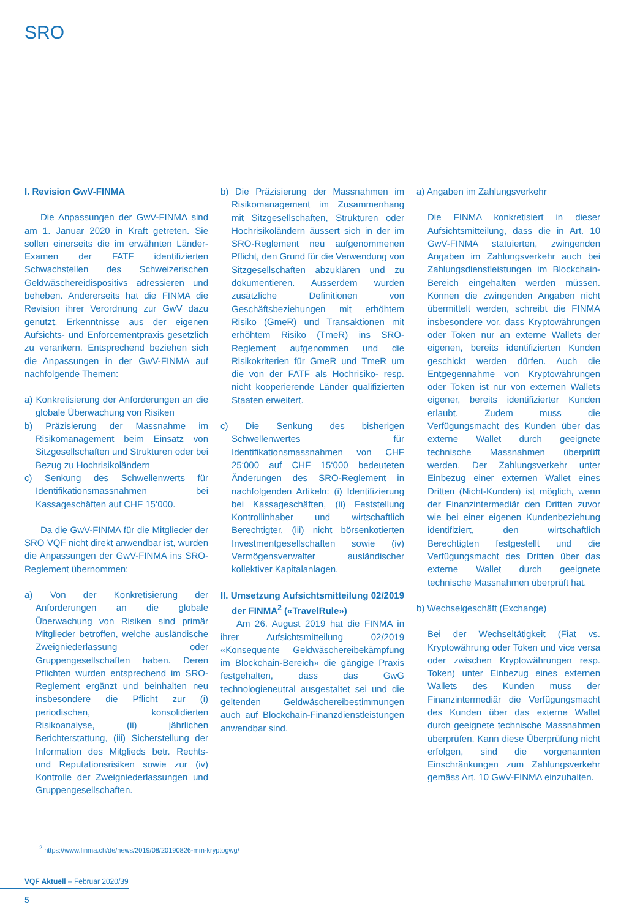SRO
I. Revision GwV-FINMA
Die Anpassungen der GwV-FINMA sind am 1. Januar 2020 in Kraft getreten. Sie sollen einerseits die im erwähnten Länder-Examen der FATF identifizierten Schwachstellen des Schweizerischen Geldwäschereidispositivs adressieren und beheben. Andererseits hat die FINMA die Revision ihrer Verordnung zur GwV dazu genutzt, Erkenntnisse aus der eigenen Aufsichts- und Enforcementpraxis gesetzlich zu verankern. Entsprechend beziehen sich die Anpassungen in der GwV-FINMA auf nachfolgende Themen:
a) Konkretisierung der Anforderungen an die globale Überwachung von Risiken
b) Präzisierung der Massnahme im Risikomanagement beim Einsatz von Sitzgesellschaften und Strukturen oder bei Bezug zu Hochrisikoländern
c) Senkung des Schwellenwerts für Identifikationsmassnahmen bei Kassageschäften auf CHF 15‘000.
Da die GwV-FINMA für die Mitglieder der SRO VQF nicht direkt anwendbar ist, wurden die Anpassungen der GwV-FINMA ins SRO-Reglement übernommen:
a) Von der Konkretisierung der Anforderungen an die globale Überwachung von Risiken sind primär Mitglieder betroffen, welche ausländische Zweigniederlassung oder Gruppengesellschaften haben. Deren Pflichten wurden entsprechend im SRO-Reglement ergänzt und beinhalten neu insbesondere die Pflicht zur (i) periodischen, konsolidierten Risikoanalyse, (ii) jährlichen Berichterstattung, (iii) Sicherstellung der Information des Mitglieds betr. Rechts- und Reputationsrisiken sowie zur (iv) Kontrolle der Zweigniederlassungen und Gruppengesellschaften.
b) Die Präzisierung der Massnahmen im Risikomanagement im Zusammenhang mit Sitzgesellschaften, Strukturen oder Hochrisikoländern äussert sich in der im SRO-Reglement neu aufgenommenen Pflicht, den Grund für die Verwendung von Sitzgesellschaften abzuklären und zu dokumentieren. Ausserdem wurden zusätzliche Definitionen von Geschäftsbeziehungen mit erhöhtem Risiko (GmeR) und Transaktionen mit erhöhtem Risiko (TmeR) ins SRO-Reglement aufgenommen und die Risikokriterien für GmeR und TmeR um die von der FATF als Hochrisiko- resp. nicht kooperierende Länder qualifizierten Staaten erweitert.
c) Die Senkung des bisherigen Schwellenwertes für Identifikationsmassnahmen von CHF 25‘000 auf CHF 15‘000 bedeuteten Änderungen des SRO-Reglement in nachfolgenden Artikeln: (i) Identifizierung bei Kassageschäften, (ii) Feststellung Kontrollinhaber und wirtschaftlich Berechtigter, (iii) nicht börsenkotierten Investmentgesellschaften sowie (iv) Vermögensverwalter ausländischer kollektiver Kapitalanlagen.
II. Umsetzung Aufsichtsmitteilung 02/2019 der FINMA<sup>2</sup> («TravelRule»)
Am 26. August 2019 hat die FINMA in ihrer Aufsichtsmitteilung 02/2019 «Konsequente Geldwäschereibekämpfung im Blockchain-Bereich» die gängige Praxis festgehalten, dass das GwG technologieneutral ausgestaltet sei und die geltenden Geldwäschereibestimmungen auch auf Blockchain-Finanzdienstleistungen anwendbar sind.
a) Angaben im Zahlungsverkehr
Die FINMA konkretisiert in dieser Aufsichtsmitteilung, dass die in Art. 10 GwV-FINMA statuierten, zwingenden Angaben im Zahlungsverkehr auch bei Zahlungsdienstleistungen im Blockchain-Bereich eingehalten werden müssen. Können die zwingenden Angaben nicht übermittelt werden, schreibt die FINMA insbesondere vor, dass Kryptowährungen oder Token nur an externe Wallets der eigenen, bereits identifizierten Kunden geschickt werden dürfen. Auch die Entgegennahme von Kryptowährungen oder Token ist nur von externen Wallets eigener, bereits identifizierter Kunden erlaubt. Zudem muss die Verfügungsmacht des Kunden über das externe Wallet durch geeignete technische Massnahmen überprüft werden. Der Zahlungsverkehr unter Einbezug einer externen Wallet eines Dritten (Nicht-Kunden) ist möglich, wenn der Finanzintermediär den Dritten zuvor wie bei einer eigenen Kundenbeziehung identifiziert, den wirtschaftlich Berechtigten festgestellt und die Verfügungsmacht des Dritten über das externe Wallet durch geeignete technische Massnahmen überprüft hat.
b) Wechselgeschäft (Exchange)
Bei der Wechseltätigkeit (Fiat vs. Kryptowährung oder Token und vice versa oder zwischen Kryptowährungen resp. Token) unter Einbezug eines externen Wallets des Kunden muss der Finanzintermediär die Verfügungsmacht des Kunden über das externe Wallet durch geeignete technische Massnahmen überprüfen. Kann diese Überprüfung nicht erfolgen, sind die vorgenannten Einschränkungen zum Zahlungsverkehr gemäss Art. 10 GwV-FINMA einzuhalten.
<sup>2</sup> https://www.finma.ch/de/news/2019/08/20190826-mm-kryptogwg/
VQF Aktuell – Februar 2020/39
5